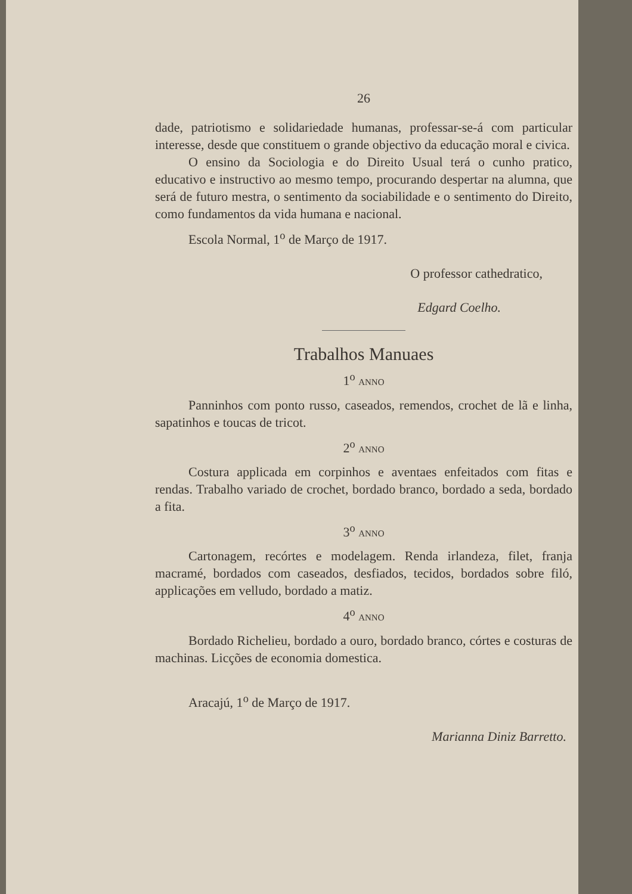26
dade, patriotismo e solidariedade humanas, profes­sar-se-á com particular interesse, desde que constituem o grande objectivo da educação moral e civica.
O ensino da Sociologia e do Direito Usual terá o cunho pratico, educativo e instructivo ao mesmo tem­po, procurando despertar na alumna, que será de fu­turo mestra, o sentimento da sociabilidade e o senti­mento do Direito, como fundamentos da vida humana e nacional.
Escola Normal, 1<sup>o</sup> de Março de 1917.
O professor cathedratico,
Edgard Coelho.
Trabalhos Manuaes
1<sup>o</sup> ANNO
Panninhos com ponto russo, caseados, remendos, crochet de lã e linha, sapatinhos e toucas de tricot.
2<sup>o</sup> ANNO
Costura applicada em corpinhos e aventaes en­feitados com fitas e rendas. Trabalho variado de cro­chet, bordado branco, bordado a seda, bordado a fita.
3<sup>o</sup> ANNO
Cartonagem, recórtes e modelagem. Renda ir­landeza, filet, franja macramé, bordados com caseados, desfiados, tecidos, bordados sobre filó, applicações em velludo, bordado a matiz.
4<sup>o</sup> ANNO
Bordado Richelieu, bordado a ouro, bordado bran­co, córtes e costuras de machinas. Licções de economia domestica.
Aracajú, 1<sup>o</sup> de Março de 1917.
Marianna Diniz Barretto.